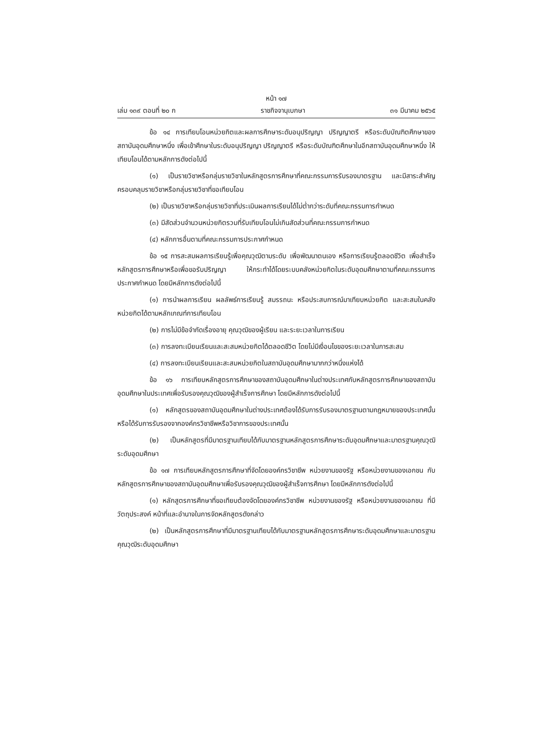หน้า ๑๗
เล่ม ๑๓๙ ตอนที่ ๒๐ ก ราชกิจจานุเบกษา ๓๑ มีนาคม ๒๕๖๕
ข้อ ๑๔ การเทียบโอนหน่วยกิตและผลการศึกษาระดับอนุปริญญา ปริญญาตรี หรือระดับบัณฑิตศึกษาของสถาบันอุดมศึกษาหนึ่ง เพื่อเข้าศึกษาในระดับอนุปริญญา ปริญญาตรี หรือระดับบัณฑิตศึกษาในอีกสถาบันอุดมศึกษาหนึ่ง ให้เทียบโอนได้ตามหลักการดังต่อไปนี้
(๑) เป็นรายวิชาหรือกลุ่มรายวิชาในหลักสูตรการศึกษาที่คณะกรรมการรับรองมาตรฐาน และมีสาระสำคัญครอบคลุมรายวิชาหรือกลุ่มรายวิชาที่ขอเทียบโอน
(๒) เป็นรายวิชาหรือกลุ่มรายวิชาที่ประเมินผลการเรียนได้ไม่ต่ำกว่าระดับที่คณะกรรมการกำหนด
(๓) มีสัดส่วนจำนวนหน่วยกิตรวมที่รับเทียบโอนไม่เกินสัดส่วนที่คณะกรรมการกำหนด
(๔) หลักการอื่นตามที่คณะกรรมการประกาศกำหนด
ข้อ ๑๕ การสะสมผลการเรียนรู้เพื่อคุณวุฒิตามระดับ เพื่อพัฒนาตนเอง หรือการเรียนรู้ตลอดชีวิต เพื่อสำเร็จหลักสูตรการศึกษาหรือเพื่อขอรับปริญญา ให้กระทำได้โดยระบบคลังหน่วยกิตในระดับอุดมศึกษาตามที่คณะกรรมการประกาศกำหนด โดยมีหลักการดังต่อไปนี้
(๑) การนำผลการเรียน ผลลัพธ์การเรียนรู้ สมรรถนะ หรือประสบการณ์มาเทียบหน่วยกิต และสะสมในคลังหน่วยกิตได้ตามหลักเกณฑ์การเทียบโอน
(๒) การไม่มีข้อจำกัดเรื่องอายุ คุณวุฒิของผู้เรียน และระยะเวลาในการเรียน
(๓) การลงทะเบียนเรียนและสะสมหน่วยกิตได้ตลอดชีวิต โดยไม่มีเงื่อนไขของระยะเวลาในการสะสม
(๔) การลงทะเบียนเรียนและสะสมหน่วยกิตในสถาบันอุดมศึกษามากกว่าหนึ่งแห่งได้
ข้อ ๑๖ การเทียบหลักสูตรการศึกษาของสถาบันอุดมศึกษาในต่างประเทศกับหลักสูตรการศึกษาของสถาบันอุดมศึกษาในประเทศเพื่อรับรองคุณวุฒิของผู้สำเร็จการศึกษา โดยมีหลักการดังต่อไปนี้
(๑) หลักสูตรของสถาบันอุดมศึกษาในต่างประเทศต้องได้รับการรับรองมาตรฐานตามกฎหมายของประเทศนั้น หรือได้รับการรับรองจากองค์กรวิชาชีพหรือวิชาการของประเทศนั้น
(๒) เป็นหลักสูตรที่มีมาตรฐานเทียบได้กับมาตรฐานหลักสูตรการศึกษาระดับอุดมศึกษาและมาตรฐานคุณวุฒิระดับอุดมศึกษา
ข้อ ๑๗ การเทียบหลักสูตรการศึกษาที่จัดโดยองค์กรวิชาชีพ หน่วยงานของรัฐ หรือหน่วยงานของเอกชน กับหลักสูตรการศึกษาของสถาบันอุดมศึกษาเพื่อรับรองคุณวุฒิของผู้สำเร็จการศึกษา โดยมีหลักการดังต่อไปนี้
(๑) หลักสูตรการศึกษาที่ขอเทียบต้องจัดโดยองค์กรวิชาชีพ หน่วยงานของรัฐ หรือหน่วยงานของเอกชน ที่มีวัตถุประสงค์ หน้าที่และอำนาจในการจัดหลักสูตรดังกล่าว
(๒) เป็นหลักสูตรการศึกษาที่มีมาตรฐานเทียบได้กับมาตรฐานหลักสูตรการศึกษาระดับอุดมศึกษาและมาตรฐานคุณวุฒิระดับอุดมศึกษา